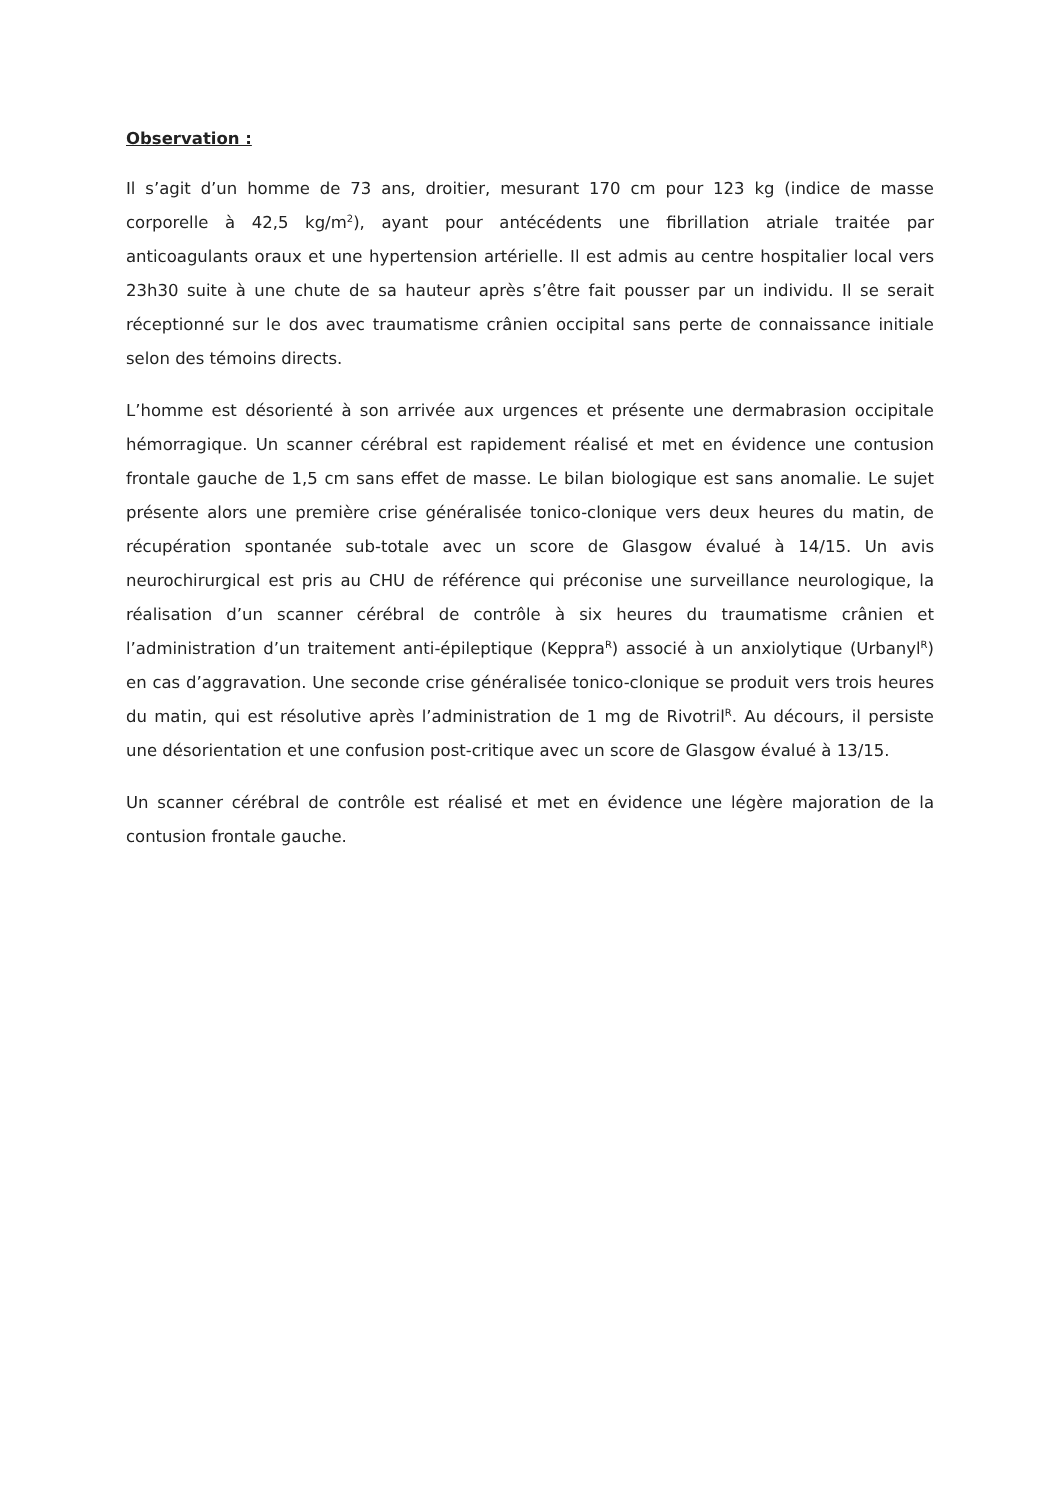Observation :
Il s’agit d’un homme de 73 ans, droitier, mesurant 170 cm pour 123 kg (indice de masse corporelle à 42,5 kg/m<sup>2</sup>), ayant pour antécédents une fibrillation atriale traitée par anticoagulants oraux et une hypertension artérielle. Il est admis au centre hospitalier local vers 23h30 suite à une chute de sa hauteur après s’être fait pousser par un individu. Il se serait réceptionné sur le dos avec traumatisme crânien occipital sans perte de connaissance initiale selon des témoins directs.
L’homme est désorienté à son arrivée aux urgences et présente une dermabrasion occipitale hémorragique. Un scanner cérébral est rapidement réalisé et met en évidence une contusion frontale gauche de 1,5 cm sans effet de masse. Le bilan biologique est sans anomalie. Le sujet présente alors une première crise généralisée tonico-clonique vers deux heures du matin, de récupération spontanée sub-totale avec un score de Glasgow évalué à 14/15. Un avis neurochirurgical est pris au CHU de référence qui préconise une surveillance neurologique, la réalisation d’un scanner cérébral de contrôle à six heures du traumatisme crânien et l’administration d’un traitement anti-épileptique (Keppra<sup>R</sup>) associé à un anxiolytique (Urbanyl<sup>R</sup>) en cas d’aggravation. Une seconde crise généralisée tonico-clonique se produit vers trois heures du matin, qui est résolutive après l’administration de 1 mg de Rivotril<sup>R</sup>. Au décours, il persiste une désorientation et une confusion post-critique avec un score de Glasgow évalué à 13/15.
Un scanner cérébral de contrôle est réalisé et met en évidence une légère majoration de la contusion frontale gauche.